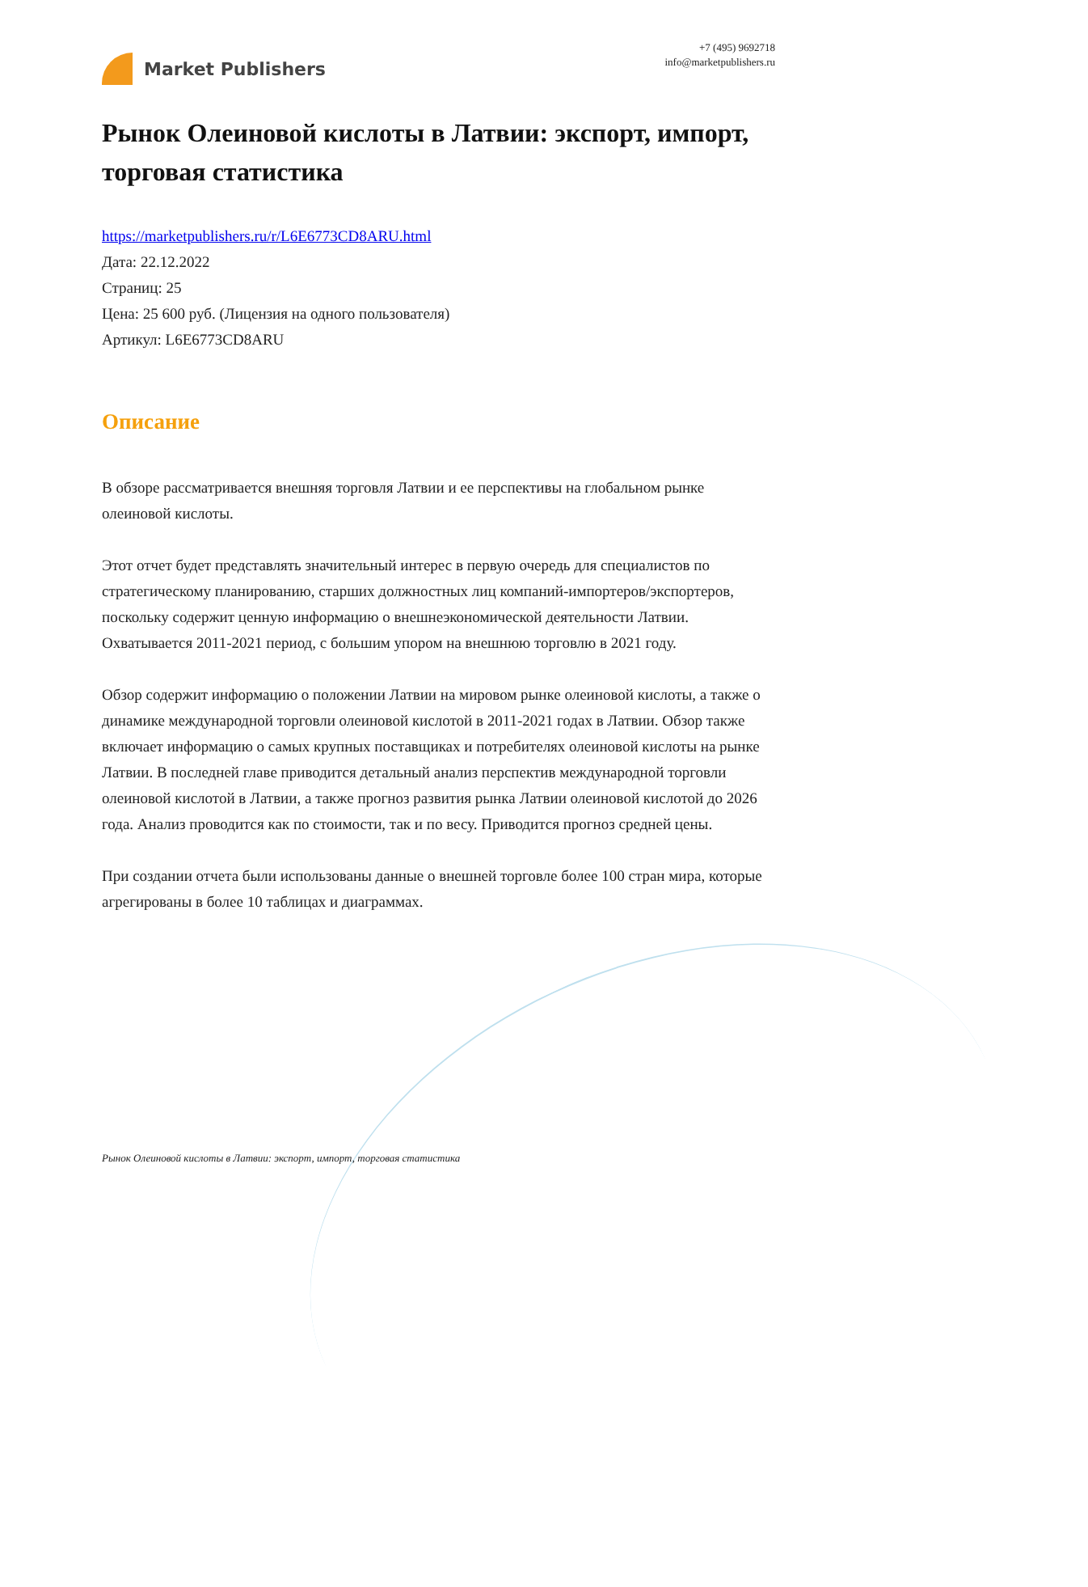Market Publishers
+7 (495) 9692718
info@marketpublishers.ru
Рынок Олеиновой кислоты в Латвии: экспорт, импорт, торговая статистика
https://marketpublishers.ru/r/L6E6773CD8ARU.html
Дата: 22.12.2022
Страниц: 25
Цена: 25 600 руб. (Лицензия на одного пользователя)
Артикул: L6E6773CD8ARU
Описание
В обзоре рассматривается внешняя торговля Латвии и ее перспективы на глобальном рынке олеиновой кислоты.
Этот отчет будет представлять значительный интерес в первую очередь для специалистов по стратегическому планированию, старших должностных лиц компаний-импортеров/экспортеров, поскольку содержит ценную информацию о внешнеэкономической деятельности Латвии. Охватывается 2011-2021 период, с большим упором на внешнюю торговлю в 2021 году.
Обзор содержит информацию о положении Латвии на мировом рынке олеиновой кислоты, а также о динамике международной торговли олеиновой кислотой в 2011-2021 годах в Латвии. Обзор также включает информацию о самых крупных поставщиках и потребителях олеиновой кислоты на рынке Латвии. В последней главе приводится детальный анализ перспектив международной торговли олеиновой кислотой в Латвии, а также прогноз развития рынка Латвии олеиновой кислотой до 2026 года. Анализ проводится как по стоимости, так и по весу. Приводится прогноз средней цены.
При создании отчета были использованы данные о внешней торговле более 100 стран мира, которые агрегированы в более 10 таблицах и диаграммах.
Рынок Олеиновой кислоты в Латвии: экспорт, импорт, торговая статистика